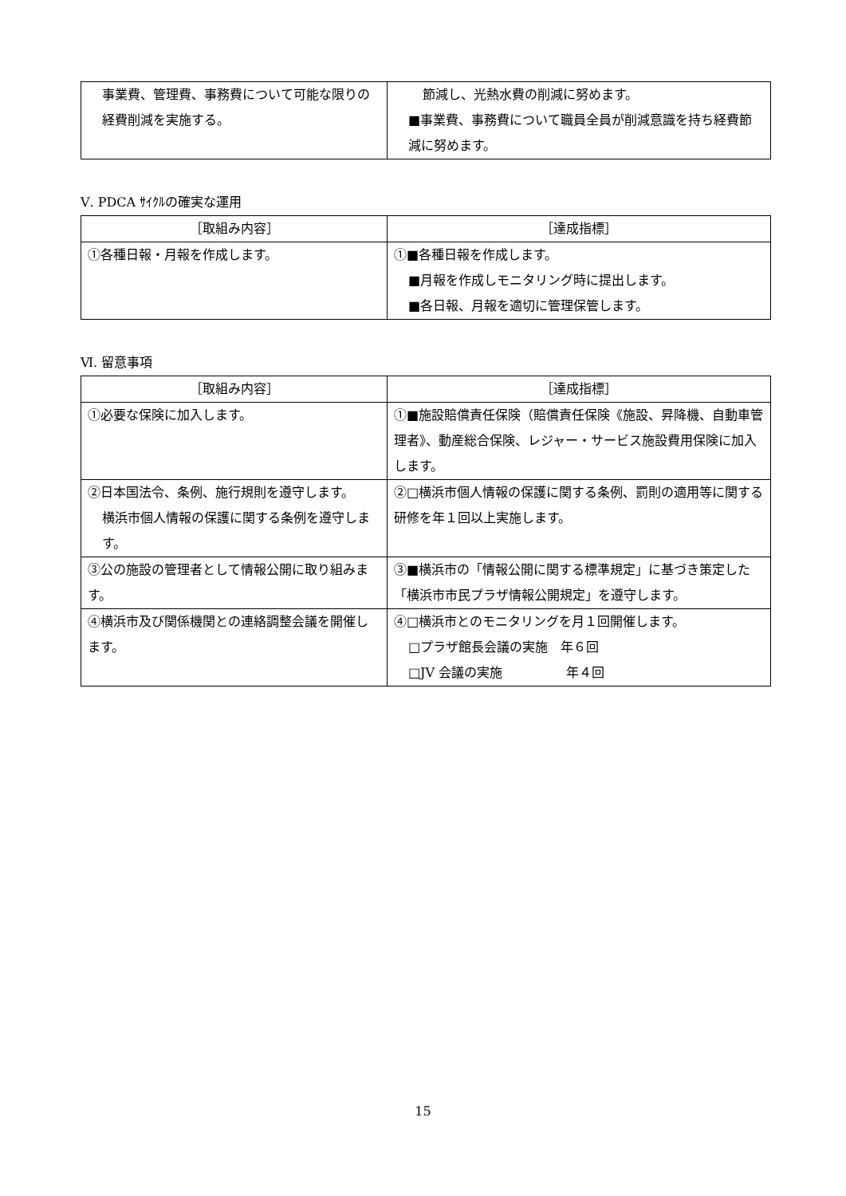| 事業費、管理費、事務費について可能な限りの経費削減を実施する。 | 節減し、光熱水費の削減に努めます。 ■事業費、事務費について職員全員が削減意識を持ち経費節減に努めます。 |
Ⅴ. PDCA ｻｲｸﾙの確実な運用
| ［取組み内容］ | ［達成指標］ |
| --- | --- |
| ①各種日報・月報を作成します。 | ①■各種日報を作成します。 ■月報を作成しモニタリング時に提出します。 ■各日報、月報を適切に管理保管します。 |
Ⅵ. 留意事項
| ［取組み内容］ | ［達成指標］ |
| --- | --- |
| ①必要な保険に加入します。 | ①■施設賠償責任保険（賠償責任保険《施設、昇降機、自動車管理者》、動産総合保険、レジャー・サービス施設費用保険に加入します。 |
| ②日本国法令、条例、施行規則を遵守します。 横浜市個人情報の保護に関する条例を遵守します。 | ②□横浜市個人情報の保護に関する条例、罰則の適用等に関する研修を年１回以上実施します。 |
| ③公の施設の管理者として情報公開に取り組みます。 | ③■横浜市の「情報公開に関する標準規定」に基づき策定した「横浜市市民プラザ情報公開規定」を遵守します。 |
| ④横浜市及び関係機関との連絡調整会議を開催します。 | ④□横浜市とのモニタリングを月１回開催します。 □プラザ館長会議の実施 年６回 □JV 会議の実施 年４回 |
15